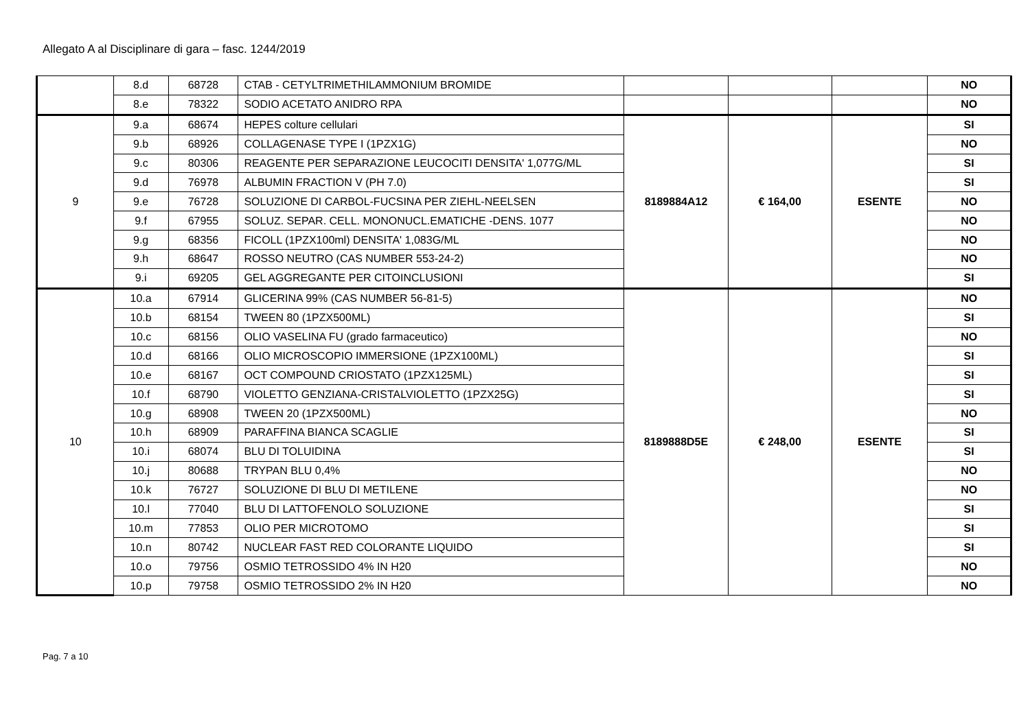Allegato A al Disciplinare di gara – fasc. 1244/2019
| | 8.d | 68728 | CTAB - CETYLTRIMETHILAMMONIUM BROMIDE | | | | NO |
| | 8.e | 78322 | SODIO ACETATO ANIDRO RPA | | | | NO |
| 9 | 9.a | 68674 | HEPES colture cellulari | 8189884A12 | € 164,00 | ESENTE | SI |
| | 9.b | 68926 | COLLAGENASE TYPE I (1PZX1G) | | | | NO |
| | 9.c | 80306 | REAGENTE PER SEPARAZIONE LEUCOCITI DENSITA' 1,077G/ML | | | | SI |
| | 9.d | 76978 | ALBUMIN FRACTION V (PH 7.0) | | | | SI |
| | 9.e | 76728 | SOLUZIONE DI CARBOL-FUCSINA PER ZIEHL-NEELSEN | | | | NO |
| | 9.f | 67955 | SOLUZ. SEPAR. CELL. MONONUCL.EMATICHE -DENS. 1077 | | | | NO |
| | 9.g | 68356 | FICOLL (1PZX100ml) DENSITA' 1,083G/ML | | | | NO |
| | 9.h | 68647 | ROSSO NEUTRO (CAS NUMBER 553-24-2) | | | | NO |
| | 9.i | 69205 | GEL AGGREGANTE PER CITOINCLUSIONI | | | | SI |
| 10 | 10.a | 67914 | GLICERINA 99% (CAS NUMBER 56-81-5) | 8189888D5E | € 248,00 | ESENTE | NO |
| | 10.b | 68154 | TWEEN 80 (1PZX500ML) | | | | SI |
| | 10.c | 68156 | OLIO VASELINA FU (grado farmaceutico) | | | | NO |
| | 10.d | 68166 | OLIO MICROSCOPIO IMMERSIONE (1PZX100ML) | | | | SI |
| | 10.e | 68167 | OCT COMPOUND CRIOSTATO (1PZX125ML) | | | | SI |
| | 10.f | 68790 | VIOLETTO GENZIANA-CRISTALVIOLETTO (1PZX25G) | | | | SI |
| | 10.g | 68908 | TWEEN 20 (1PZX500ML) | | | | NO |
| | 10.h | 68909 | PARAFFINA BIANCA SCAGLIE | | | | SI |
| | 10.i | 68074 | BLU DI TOLUIDINA | | | | SI |
| | 10.j | 80688 | TRYPAN BLU 0,4% | | | | NO |
| | 10.k | 76727 | SOLUZIONE DI BLU DI METILENE | | | | NO |
| | 10.l | 77040 | BLU DI LATTOFENOLO SOLUZIONE | | | | SI |
| | 10.m | 77853 | OLIO PER MICROTOMO | | | | SI |
| | 10.n | 80742 | NUCLEAR FAST RED COLORANTE LIQUIDO | | | | SI |
| | 10.o | 79756 | OSMIO TETROSSIDO 4% IN H20 | | | | NO |
| | 10.p | 79758 | OSMIO TETROSSIDO 2% IN H20 | | | | NO |
Pag. 7 a 10